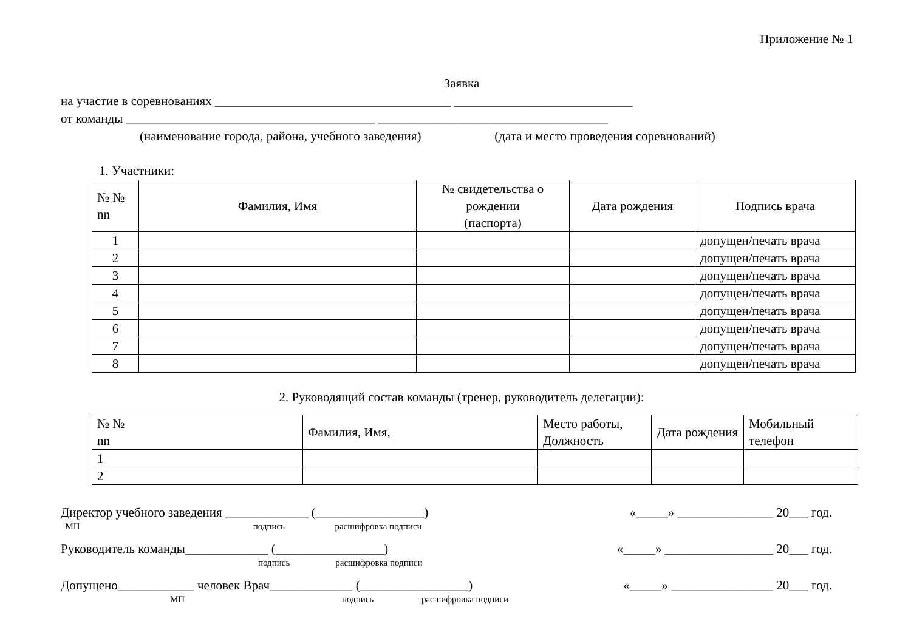Приложение № 1
Заявка
на участие в соревнованиях _____________________________________ ____________________________
от команды _______________________________________ ____________________________________
(наименование города, района, учебного заведения) (дата и место проведения соревнований)
1. Участники:
| № № nn | Фамилия, Имя | № свидетельства о рождении (паспорта) | Дата рождения | Подпись врача |
| --- | --- | --- | --- | --- |
| 1 | | | | допущен/печать врача |
| 2 | | | | допущен/печать врача |
| 3 | | | | допущен/печать врача |
| 4 | | | | допущен/печать врача |
| 5 | | | | допущен/печать врача |
| 6 | | | | допущен/печать врача |
| 7 | | | | допущен/печать врача |
| 8 | | | | допущен/печать врача |
2. Руководящий состав команды (тренер, руководитель делегации):
| № № nn | Фамилия, Имя, | Место работы, Должность | Дата рождения | Мобильный телефон |
| --- | --- | --- | --- | --- |
| 1 | | | | |
| 2 | | | | |
Директор учебного заведения _____________ (_________________) «_____» _______________ 20___ год.
МП подпись расшифровка подписи
Руководитель команды_____________ (_________________) «_____» _________________ 20___ год.
подпись расшифровка подписи
Допущено____________ человек Врач_____________ (_________________) «_____» ________________ 20___ год.
МП подпись расшифровка подписи